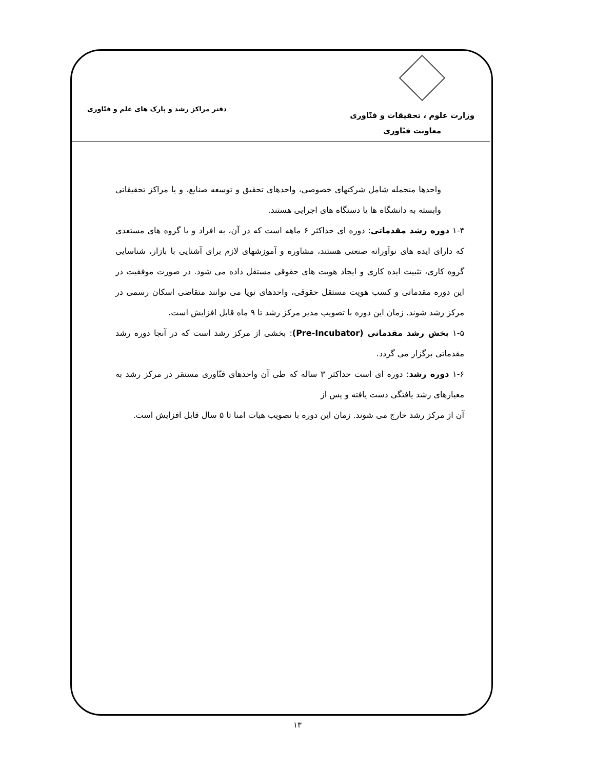وزارت علوم ، تحقیقات و فنّاوری
معاونت فنّاوری
دفتر مراکز رشد و پارک های علم و فنّاوری
واحدها منجمله شامل شرکتهای خصوصی، واحدهای تحقیق و توسعه صنایع، و یا مراکز تحقیقاتی وابسته به دانشگاه ها یا دستگاه های اجرایی هستند.
۱-۴ دوره رشد مقدماتی: دوره ای حداکثر ۶ ماهه است که در آن، به افراد و یا گروه های مستعدی که دارای ایده های نوآورانه صنعتی هستند، مشاوره و آموزشهای لازم برای آشنایی با بازار، شناسایی گروه کاری، تثبیت ایده کاری و ایجاد هویت های حقوقی مستقل داده می شود. در صورت موفقیت در این دوره مقدماتی و کسب هویت مستقل حقوقی، واحدهای نوپا می توانند متقاضی اسکان رسمی در مرکز رشد شوند. زمان این دوره با تصویب مدیر مرکز رشد تا ۹ ماه قابل افزایش است.
۱-۵ بخش رشد مقدماتی (Pre-Incubator): بخشی از مرکز رشد است که در آنجا دوره رشد مقدماتی برگزار می گردد.
۱-۶ دوره رشد: دوره ای است حداکثر ۳ ساله که طی آن واحدهای فنّاوری مستقر در مرکز رشد به معیارهای رشد یافتگی دست یافته و پس از
آن از مرکز رشد خارج می شوند. زمان این دوره با تصویب هیات امنا تا ۵ سال قابل افزایش است.
۱۳